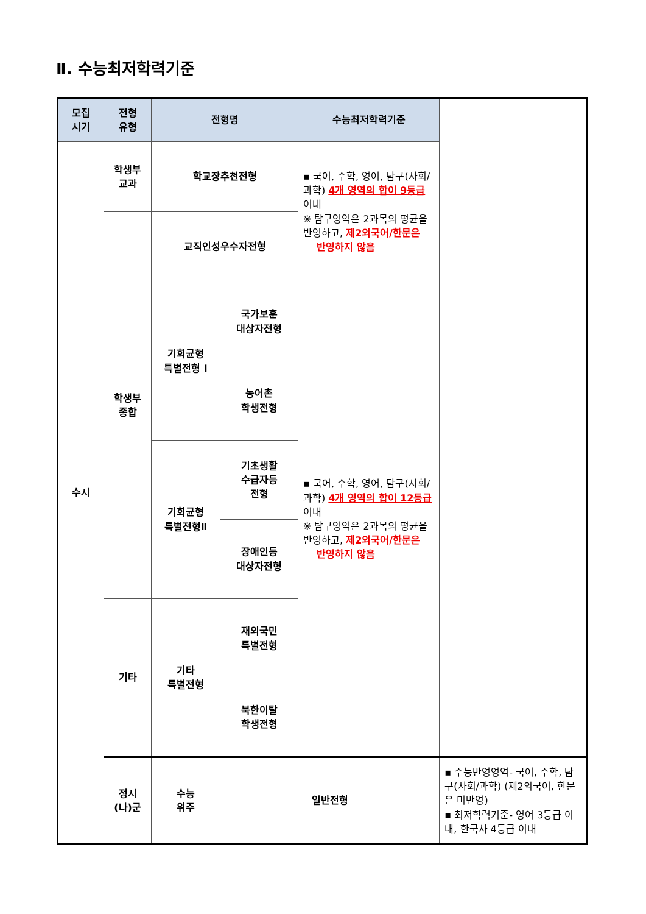Ⅱ. 수능최저학력기준
| 모집 시기 | 전형 유형 | 전형명 | | 수능최저학력기준 | |
| --- | --- | --- | --- | --- | --- |
| 수시 | 학생부 교과 | 학교장추천전형 | | ▪ 국어, 수학, 영어, 탐구(사회/과학) 4개 영역의 합이 9등급 이내 ※ 탐구영역은 2과목의 평균을 반영하고, 제2외국어/한문은 반영하지 않음 | |
| | 학생부 종합 | 교직인성우수자전형 | | | |
| | | 기회균형 특별전형 Ⅰ | 국가보훈 대상자전형 | ▪ 국어, 수학, 영어, 탐구(사회/과학) 4개 영역의 합이 12등급 이내 ※ 탐구영역은 2과목의 평균을 반영하고, 제2외국어/한문은 반영하지 않음 | |
| | | | 농어촌 학생전형 | | |
| | | 기회균형 특별전형Ⅱ | 기초생활 수급자등 전형 | | |
| | | | 장애인등 대상자전형 | | |
| | 기타 | 기타 특별전형 | 재외국민 특별전형 | | |
| | | | 북한이탈 학생전형 | | |
| | 정시 (나)군 | 수능 위주 | 일반전형 | | ▪ 수능반영영역- 국어, 수학, 탐구(사회/과학) (제2외국어, 한문은 미반영) ▪ 최저학력기준- 영어 3등급 이내, 한국사 4등급 이내 |